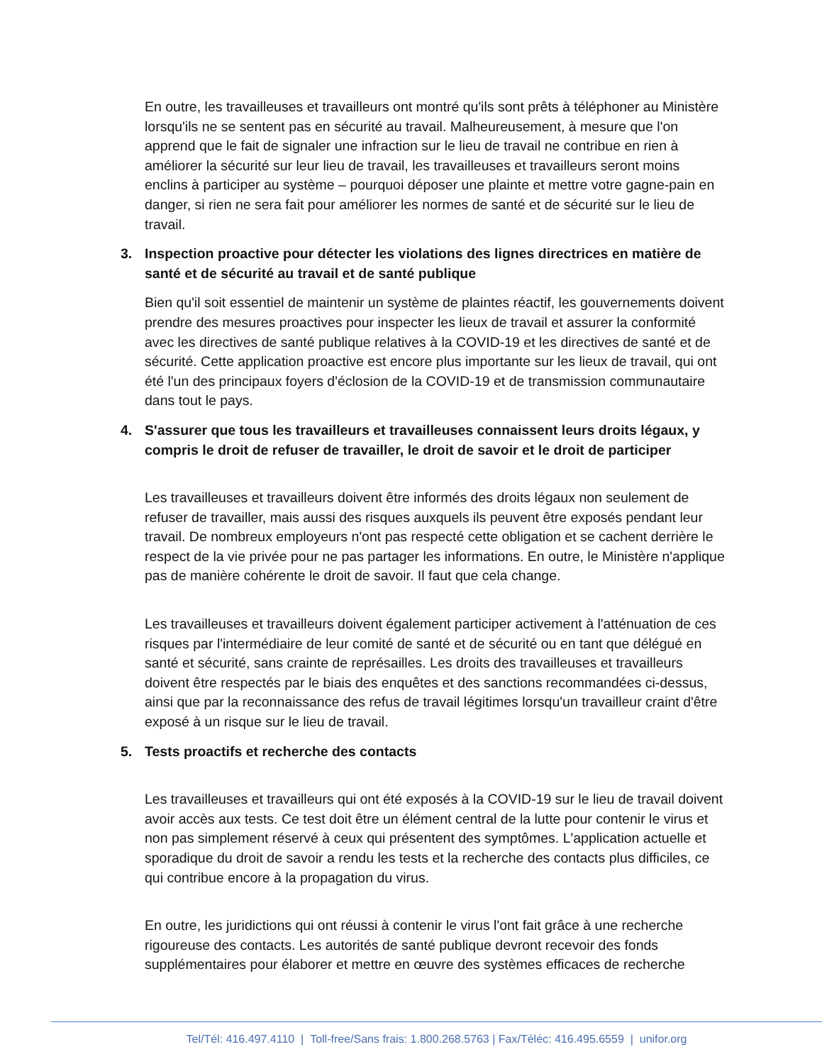En outre, les travailleuses et travailleurs ont montré qu'ils sont prêts à téléphoner au Ministère lorsqu'ils ne se sentent pas en sécurité au travail. Malheureusement, à mesure que l'on apprend que le fait de signaler une infraction sur le lieu de travail ne contribue en rien à améliorer la sécurité sur leur lieu de travail, les travailleuses et travailleurs seront moins enclins à participer au système – pourquoi déposer une plainte et mettre votre gagne-pain en danger, si rien ne sera fait pour améliorer les normes de santé et de sécurité sur le lieu de travail.
3. Inspection proactive pour détecter les violations des lignes directrices en matière de santé et de sécurité au travail et de santé publique
Bien qu'il soit essentiel de maintenir un système de plaintes réactif, les gouvernements doivent prendre des mesures proactives pour inspecter les lieux de travail et assurer la conformité avec les directives de santé publique relatives à la COVID-19 et les directives de santé et de sécurité. Cette application proactive est encore plus importante sur les lieux de travail, qui ont été l'un des principaux foyers d'éclosion de la COVID-19 et de transmission communautaire dans tout le pays.
4. S'assurer que tous les travailleurs et travailleuses connaissent leurs droits légaux, y compris le droit de refuser de travailler, le droit de savoir et le droit de participer
Les travailleuses et travailleurs doivent être informés des droits légaux non seulement de refuser de travailler, mais aussi des risques auxquels ils peuvent être exposés pendant leur travail. De nombreux employeurs n'ont pas respecté cette obligation et se cachent derrière le respect de la vie privée pour ne pas partager les informations. En outre, le Ministère n'applique pas de manière cohérente le droit de savoir. Il faut que cela change.
Les travailleuses et travailleurs doivent également participer activement à l'atténuation de ces risques par l'intermédiaire de leur comité de santé et de sécurité ou en tant que délégué en santé et sécurité, sans crainte de représailles. Les droits des travailleuses et travailleurs doivent être respectés par le biais des enquêtes et des sanctions recommandées ci-dessus, ainsi que par la reconnaissance des refus de travail légitimes lorsqu'un travailleur craint d'être exposé à un risque sur le lieu de travail.
5. Tests proactifs et recherche des contacts
Les travailleuses et travailleurs qui ont été exposés à la COVID-19 sur le lieu de travail doivent avoir accès aux tests. Ce test doit être un élément central de la lutte pour contenir le virus et non pas simplement réservé à ceux qui présentent des symptômes. L'application actuelle et sporadique du droit de savoir a rendu les tests et la recherche des contacts plus difficiles, ce qui contribue encore à la propagation du virus.
En outre, les juridictions qui ont réussi à contenir le virus l'ont fait grâce à une recherche rigoureuse des contacts. Les autorités de santé publique devront recevoir des fonds supplémentaires pour élaborer et mettre en œuvre des systèmes efficaces de recherche
Tel/Tél: 416.497.4110 | Toll-free/Sans frais: 1.800.268.5763 | Fax/Téléc: 416.495.6559 | unifor.org